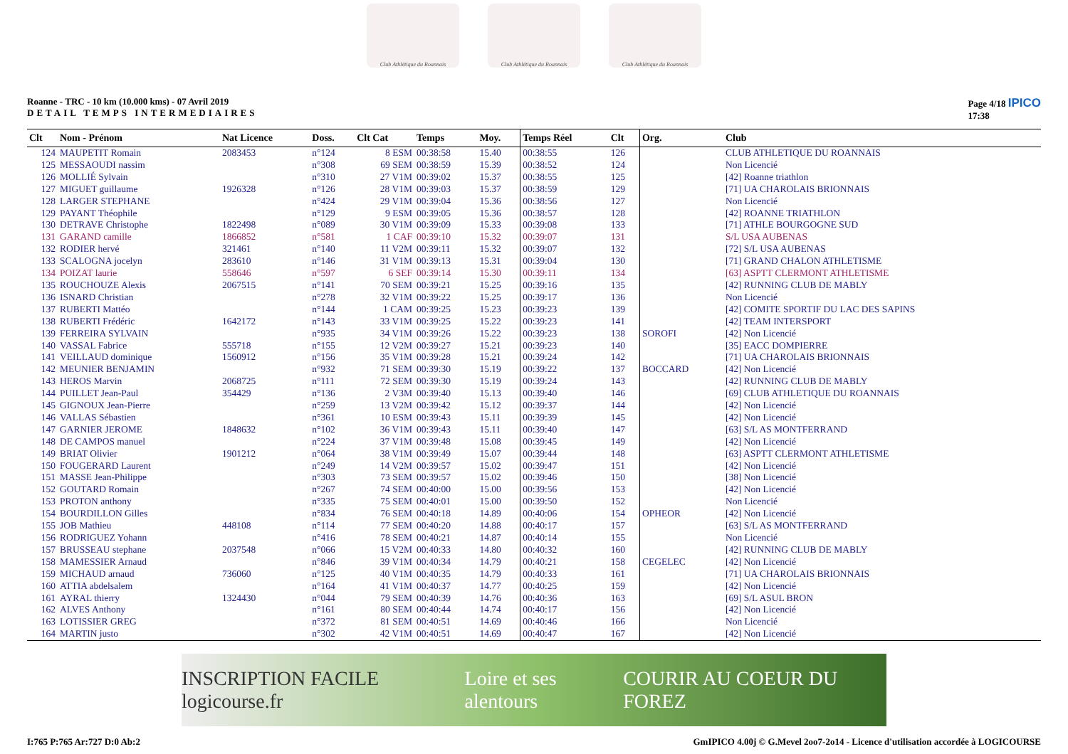Club Athlétique du Roannais Club Athlétique du Roannais Club Athlétique du Roannais
Roanne - TRC - 10 km (10.000 kms) - 07 Avril 2019
DETAIL TEMPS INTERMEDIAIRES
Page 4/18 IPICO
17:38
| Clt | Nom - Prénom | Nat Licence | Doss. | Clt Cat | Temps | Moy. | Temps Réel | Clt | Org. | Club |
| --- | --- | --- | --- | --- | --- | --- | --- | --- | --- | --- |
| 124 | MAUPETIT Romain | 2083453 | n°124 | 8 ESM | 00:38:58 | 15.40 | 00:38:55 | 126 | | CLUB ATHLETIQUE DU ROANNAIS |
| 125 | MESSAOUDI nassim | | n°308 | 69 SEM | 00:38:59 | 15.39 | 00:38:52 | 124 | | Non Licencié |
| 126 | MOLLIÉ Sylvain | | n°310 | 27 V1M | 00:39:02 | 15.37 | 00:38:55 | 125 | | [42] Roanne triathlon |
| 127 | MIGUET guillaume | 1926328 | n°126 | 28 V1M | 00:39:03 | 15.37 | 00:38:59 | 129 | | [71] UA CHAROLAIS BRIONNAIS |
| 128 | LARGER STEPHANE | | n°424 | 29 V1M | 00:39:04 | 15.36 | 00:38:56 | 127 | | Non Licencié |
| 129 | PAYANT Théophile | | n°129 | 9 ESM | 00:39:05 | 15.36 | 00:38:57 | 128 | | [42] ROANNE TRIATHLON |
| 130 | DETRAVE Christophe | 1822498 | n°089 | 30 V1M | 00:39:09 | 15.33 | 00:39:08 | 133 | | [71] ATHLE BOURGOGNE SUD |
| 131 | GARAND camille | 1866852 | n°581 | 1 CAF | 00:39:10 | 15.32 | 00:39:07 | 131 | | S/L USA AUBENAS |
| 132 | RODIER hervé | 321461 | n°140 | 11 V2M | 00:39:11 | 15.32 | 00:39:07 | 132 | | [72] S/L USA AUBENAS |
| 133 | SCALOGNA jocelyn | 283610 | n°146 | 31 V1M | 00:39:13 | 15.31 | 00:39:04 | 130 | | [71] GRAND CHALON ATHLETISME |
| 134 | POIZAT laurie | 558646 | n°597 | 6 SEF | 00:39:14 | 15.30 | 00:39:11 | 134 | | [63] ASPTT CLERMONT ATHLETISME |
| 135 | ROUCHOUZE Alexis | 2067515 | n°141 | 70 SEM | 00:39:21 | 15.25 | 00:39:16 | 135 | | [42] RUNNING CLUB DE MABLY |
| 136 | ISNARD Christian | | n°278 | 32 V1M | 00:39:22 | 15.25 | 00:39:17 | 136 | | Non Licencié |
| 137 | RUBERTI Mattéo | | n°144 | 1 CAM | 00:39:25 | 15.23 | 00:39:23 | 139 | | [42] COMITE SPORTIF DU LAC DES SAPINS |
| 138 | RUBERTI Frédéric | 1642172 | n°143 | 33 V1M | 00:39:25 | 15.22 | 00:39:23 | 141 | | [42] TEAM INTERSPORT |
| 139 | FERREIRA SYLVAIN | | n°935 | 34 V1M | 00:39:26 | 15.22 | 00:39:23 | 138 | SOROFI | [42] Non Licencié |
| 140 | VASSAL Fabrice | 555718 | n°155 | 12 V2M | 00:39:27 | 15.21 | 00:39:23 | 140 | | [35] EACC DOMPIERRE |
| 141 | VEILLAUD dominique | 1560912 | n°156 | 35 V1M | 00:39:28 | 15.21 | 00:39:24 | 142 | | [71] UA CHAROLAIS BRIONNAIS |
| 142 | MEUNIER BENJAMIN | | n°932 | 71 SEM | 00:39:30 | 15.19 | 00:39:22 | 137 | BOCCARD | [42] Non Licencié |
| 143 | HEROS Marvin | 2068725 | n°111 | 72 SEM | 00:39:30 | 15.19 | 00:39:24 | 143 | | [42] RUNNING CLUB DE MABLY |
| 144 | PUILLET Jean-Paul | 354429 | n°136 | 2 V3M | 00:39:40 | 15.13 | 00:39:40 | 146 | | [69] CLUB ATHLETIQUE DU ROANNAIS |
| 145 | GIGNOUX Jean-Pierre | | n°259 | 13 V2M | 00:39:42 | 15.12 | 00:39:37 | 144 | | [42] Non Licencié |
| 146 | VALLAS Sébastien | | n°361 | 10 ESM | 00:39:43 | 15.11 | 00:39:39 | 145 | | [42] Non Licencié |
| 147 | GARNIER JEROME | 1848632 | n°102 | 36 V1M | 00:39:43 | 15.11 | 00:39:40 | 147 | | [63] S/L AS MONTFERRAND |
| 148 | DE CAMPOS manuel | | n°224 | 37 V1M | 00:39:48 | 15.08 | 00:39:45 | 149 | | [42] Non Licencié |
| 149 | BRIAT Olivier | 1901212 | n°064 | 38 V1M | 00:39:49 | 15.07 | 00:39:44 | 148 | | [63] ASPTT CLERMONT ATHLETISME |
| 150 | FOUGERARD Laurent | | n°249 | 14 V2M | 00:39:57 | 15.02 | 00:39:47 | 151 | | [42] Non Licencié |
| 151 | MASSE Jean-Philippe | | n°303 | 73 SEM | 00:39:57 | 15.02 | 00:39:46 | 150 | | [38] Non Licencié |
| 152 | GOUTARD Romain | | n°267 | 74 SEM | 00:40:00 | 15.00 | 00:39:56 | 153 | | [42] Non Licencié |
| 153 | PROTON anthony | | n°335 | 75 SEM | 00:40:01 | 15.00 | 00:39:50 | 152 | | Non Licencié |
| 154 | BOURDILLON Gilles | | n°834 | 76 SEM | 00:40:18 | 14.89 | 00:40:06 | 154 | OPHEOR | [42] Non Licencié |
| 155 | JOB Mathieu | 448108 | n°114 | 77 SEM | 00:40:20 | 14.88 | 00:40:17 | 157 | | [63] S/L AS MONTFERRAND |
| 156 | RODRIGUEZ Yohann | | n°416 | 78 SEM | 00:40:21 | 14.87 | 00:40:14 | 155 | | Non Licencié |
| 157 | BRUSSEAU stephane | 2037548 | n°066 | 15 V2M | 00:40:33 | 14.80 | 00:40:32 | 160 | | [42] RUNNING CLUB DE MABLY |
| 158 | MAMESSIER Arnaud | | n°846 | 39 V1M | 00:40:34 | 14.79 | 00:40:21 | 158 | CEGELEC | [42] Non Licencié |
| 159 | MICHAUD arnaud | 736060 | n°125 | 40 V1M | 00:40:35 | 14.79 | 00:40:33 | 161 | | [71] UA CHAROLAIS BRIONNAIS |
| 160 | ATTIA abdelsalem | | n°164 | 41 V1M | 00:40:37 | 14.77 | 00:40:25 | 159 | | [42] Non Licencié |
| 161 | AYRAL thierry | 1324430 | n°044 | 79 SEM | 00:40:39 | 14.76 | 00:40:36 | 163 | | [69] S/L ASUL BRON |
| 162 | ALVES Anthony | | n°161 | 80 SEM | 00:40:44 | 14.74 | 00:40:17 | 156 | | [42] Non Licencié |
| 163 | LOTISSIER GREG | | n°372 | 81 SEM | 00:40:51 | 14.69 | 00:40:46 | 166 | | Non Licencié |
| 164 | MARTIN justo | | n°302 | 42 V1M | 00:40:51 | 14.69 | 00:40:47 | 167 | | [42] Non Licencié |
INSCRIPTION FACILE logicourse.fr Loire et ses alentours COURIR AU COEUR DU FOREZ
I:765 P:765 Ar:727 D:0 Ab:2 GmIPICO 4.00j © G.Mevel 2oo7-2o14 - Licence d'utilisation accordée à LOGICOURSE